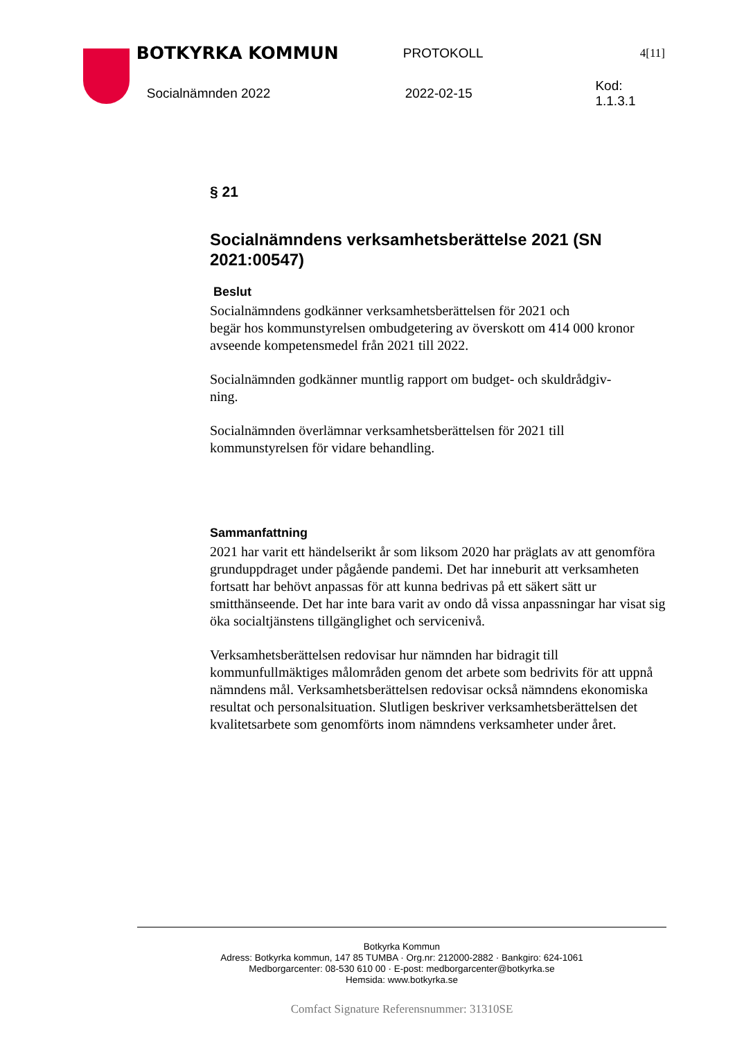BOTKYRKA KOMMUN PROTOKOLL 4[11]
Socialnämnden 2022 2022-02-15 Kod: 1.1.3.1
§ 21
Socialnämndens verksamhetsberättelse 2021 (SN 2021:00547)
Beslut
Socialnämndens godkänner verksamhetsberättelsen för 2021 och
begär hos kommunstyrelsen ombudgetering av överskott om 414 000 kronor avseende kompetensmedel från 2021 till 2022.
Socialnämnden godkänner muntlig rapport om budget- och skuldrådgiv-
ning.
Socialnämnden överlämnar verksamhetsberättelsen för 2021 till
kommunstyrelsen för vidare behandling.
Sammanfattning
2021 har varit ett händelserikt år som liksom 2020 har präglats av att genomföra grunduppdraget under pågående pandemi. Det har inneburit att verksamheten fortsatt har behövt anpassas för att kunna bedrivas på ett säkert sätt ur smitthänseende. Det har inte bara varit av ondo då vissa anpassningar har visat sig öka socialtjänstens tillgänglighet och servicenivå.
Verksamhetsberättelsen redovisar hur nämnden har bidragit till kommunfullmäktiges målområden genom det arbete som bedrivits för att uppnå nämndens mål. Verksamhetsberättelsen redovisar också nämndens ekonomiska resultat och personalsituation. Slutligen beskriver verksamhetsberättelsen det kvalitetsarbete som genomförts inom nämndens verksamheter under året.
Botkyrka Kommun
Adress: Botkyrka kommun, 147 85 TUMBA · Org.nr: 212000-2882 · Bankgiro: 624-1061
Medborgarcenter: 08-530 610 00 · E-post: medborgarcenter@botkyrka.se
Hemsida: www.botkyrka.se
Comfact Signature Referensnummer: 31310SE